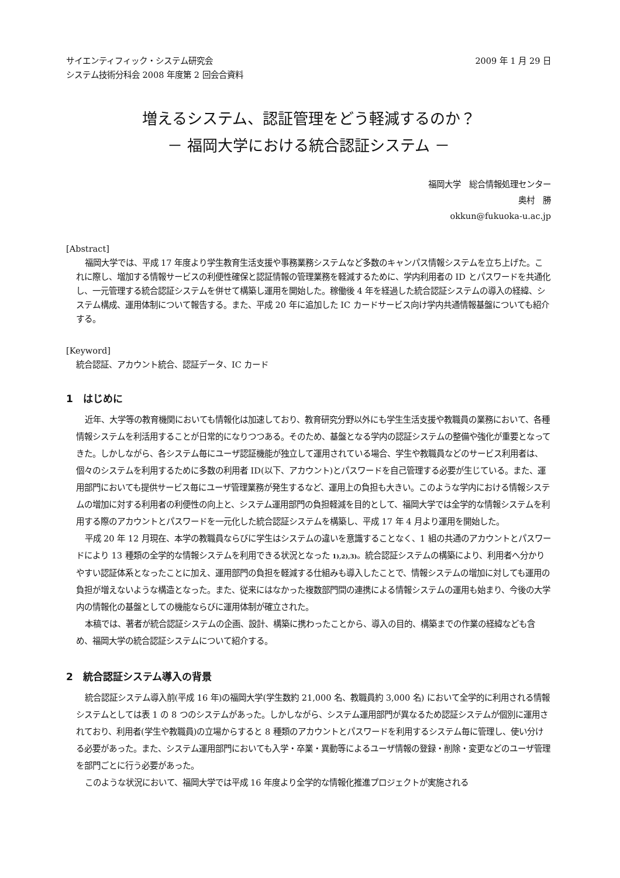サイエンティフィック・システム研究会
システム技術分科会 2008 年度第 2 回会合資料
2009 年 1 月 29 日
増えるシステム、認証管理をどう軽減するのか？
－ 福岡大学における統合認証システム －
福岡大学　総合情報処理センター
奥村　勝
okkun@fukuoka-u.ac.jp
[Abstract]
福岡大学では、平成 17 年度より学生教育生活支援や事務業務システムなど多数のキャンパス情報システムを立ち上げた。これに際し、増加する情報サービスの利便性確保と認証情報の管理業務を軽減するために、学内利用者の ID とパスワードを共通化し、一元管理する統合認証システムを併せて構築し運用を開始した。稼働後 4 年を経過した統合認証システムの導入の経緯、システム構成、運用体制について報告する。また、平成 20 年に追加した IC カードサービス向け学内共通情報基盤についても紹介する。
[Keyword]
統合認証、アカウント統合、認証データ、IC カード
1　はじめに
近年、大学等の教育機関においても情報化は加速しており、教育研究分野以外にも学生生活支援や教職員の業務において、各種情報システムを利活用することが日常的になりつつある。そのため、基盤となる学内の認証システムの整備や強化が重要となってきた。しかしながら、各システム毎にユーザ認証機能が独立して運用されている場合、学生や教職員などのサービス利用者は、個々のシステムを利用するために多数の利用者 ID(以下、アカウント)とパスワードを自己管理する必要が生じている。また、運用部門においても提供サービス毎にユーザ管理業務が発生するなど、運用上の負担も大きい。このような学内における情報システムの増加に対する利用者の利便性の向上と、システム運用部門の負担軽減を目的として、福岡大学では全学的な情報システムを利用する際のアカウントとパスワードを一元化した統合認証システムを構築し、平成 17 年 4 月より運用を開始した。
平成 20 年 12 月現在、本学の教職員ならびに学生はシステムの違いを意識することなく、1 組の共通のアカウントとパスワードにより 13 種類の全学的な情報システムを利用できる状況となった 1),2),3)。統合認証システムの構築により、利用者へ分かりやすい認証体系となったことに加え、運用部門の負担を軽減する仕組みも導入したことで、情報システムの増加に対しても運用の負担が増えないような構造となった。また、従来にはなかった複数部門間の連携による情報システムの運用も始まり、今後の大学内の情報化の基盤としての機能ならびに運用体制が確立された。
本稿では、著者が統合認証システムの企画、設計、構築に携わったことから、導入の目的、構築までの作業の経緯なども含め、福岡大学の統合認証システムについて紹介する。
2　統合認証システム導入の背景
統合認証システム導入前(平成 16 年)の福岡大学(学生数約 21,000 名、教職員約 3,000 名) において全学的に利用される情報システムとしては表 1 の 8 つのシステムがあった。しかしながら、システム運用部門が異なるため認証システムが個別に運用されており、利用者(学生や教職員)の立場からすると 8 種類のアカウントとパスワードを利用するシステム毎に管理し、使い分ける必要があった。また、システム運用部門においても入学・卒業・異動等によるユーザ情報の登録・削除・変更などのユーザ管理を部門ごとに行う必要があった。
このような状況において、福岡大学では平成 16 年度より全学的な情報化推進プロジェクトが実施される